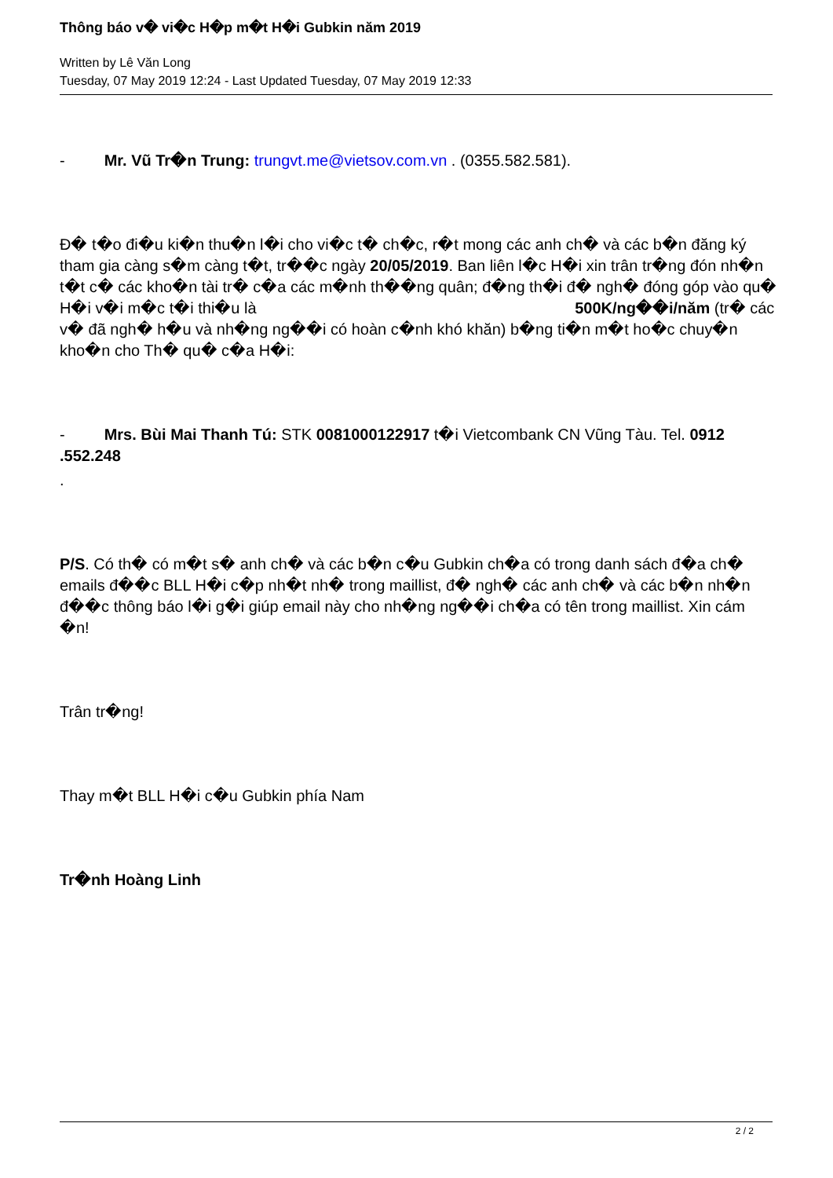Thông báo v� vi�c H�p m�t H�i Gubkin năm 2019
Written by Lê Văn Long
Tuesday, 07 May 2019 12:24 - Last Updated Tuesday, 07 May 2019 12:33
- Mr. Vũ Tr�n Trung: trungvt.me@vietsov.com.vn . (0355.582.581).
Đ� t�o đi�u ki�n thu�n l�i cho vi�c t� ch�c, r�t mong các anh ch� và các b�n đăng ký tham gia càng s�m càng t�t, tr��c ngày 20/05/2019. Ban liên l�c H�i xin trân tr�ng đón nh�n t�t c� các kho�n tài tr� c�a các m�nh th��ng quân; đ�ng th�i đ� ngh� đóng góp vào qu� H�i v�i m�c t�i thi�u là 500K/ng��i/năm (tr� các v� đã ngh� h�u và nh�ng ng��i có hoàn c�nh khó khăn) b�ng ti�n m�t ho�c chuy�n kho�n cho Th� qu� c�a H�i:
- Mrs. Bùi Mai Thanh Tú: STK 0081000122917 t�i Vietcombank CN Vũng Tàu. Tel. 0912 .552.248
.
P/S. Có th� có m�t s� anh ch� và các b�n c�u Gubkin ch�a có trong danh sách đ�a ch� emails đ��c BLL H�i c�p nh�t nh� trong maillist, đ� ngh� các anh ch� và các b�n nh�n đ��c thông báo l�i g�i giúp email này cho nh�ng ng��i ch�a có tên trong maillist. Xin cám �n!
Trân tr�ng!
Thay m�t BLL H�i c�u Gubkin phía Nam
Tr�nh Hoàng Linh
2 / 2